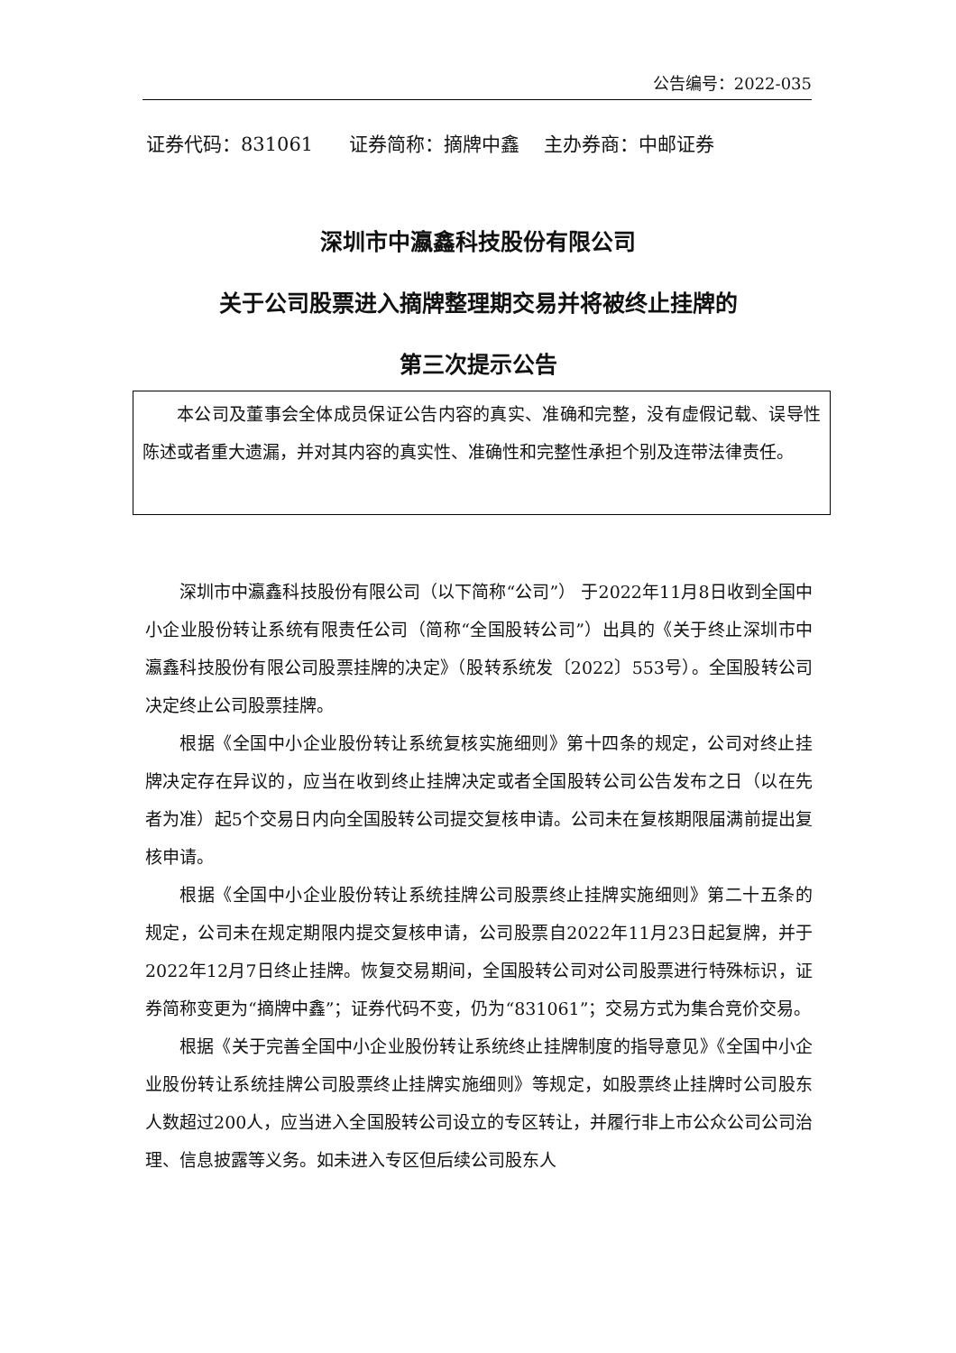公告编号：2022-035
证券代码：831061 证券简称：摘牌中鑫 主办券商：中邮证券
深圳市中瀛鑫科技股份有限公司
关于公司股票进入摘牌整理期交易并将被终止挂牌的
第三次提示公告
本公司及董事会全体成员保证公告内容的真实、准确和完整，没有虚假记载、误导性陈述或者重大遗漏，并对其内容的真实性、准确性和完整性承担个别及连带法律责任。
深圳市中瀛鑫科技股份有限公司（以下简称“公司”） 于2022年11月8日收到全国中小企业股份转让系统有限责任公司（简称“全国股转公司”）出具的《关于终止深圳市中瀛鑫科技股份有限公司股票挂牌的决定》（股转系统发〔2022〕553号）。全国股转公司决定终止公司股票挂牌。
根据《全国中小企业股份转让系统复核实施细则》第十四条的规定，公司对终止挂牌决定存在异议的，应当在收到终止挂牌决定或者全国股转公司公告发布之日（以在先者为准）起5个交易日内向全国股转公司提交复核申请。公司未在复核期限届满前提出复核申请。
根据《全国中小企业股份转让系统挂牌公司股票终止挂牌实施细则》第二十五条的规定，公司未在规定期限内提交复核申请，公司股票自2022年11月23日起复牌，并于2022年12月7日终止挂牌。恢复交易期间，全国股转公司对公司股票进行特殊标识，证券简称变更为“摘牌中鑫”；证券代码不变，仍为“831061”；交易方式为集合竞价交易。
根据《关于完善全国中小企业股份转让系统终止挂牌制度的指导意见》《全国中小企业股份转让系统挂牌公司股票终止挂牌实施细则》等规定，如股票终止挂牌时公司股东人数超过200人，应当进入全国股转公司设立的专区转让，并履行非上市公众公司公司治理、信息披露等义务。如未进入专区但后续公司股东人